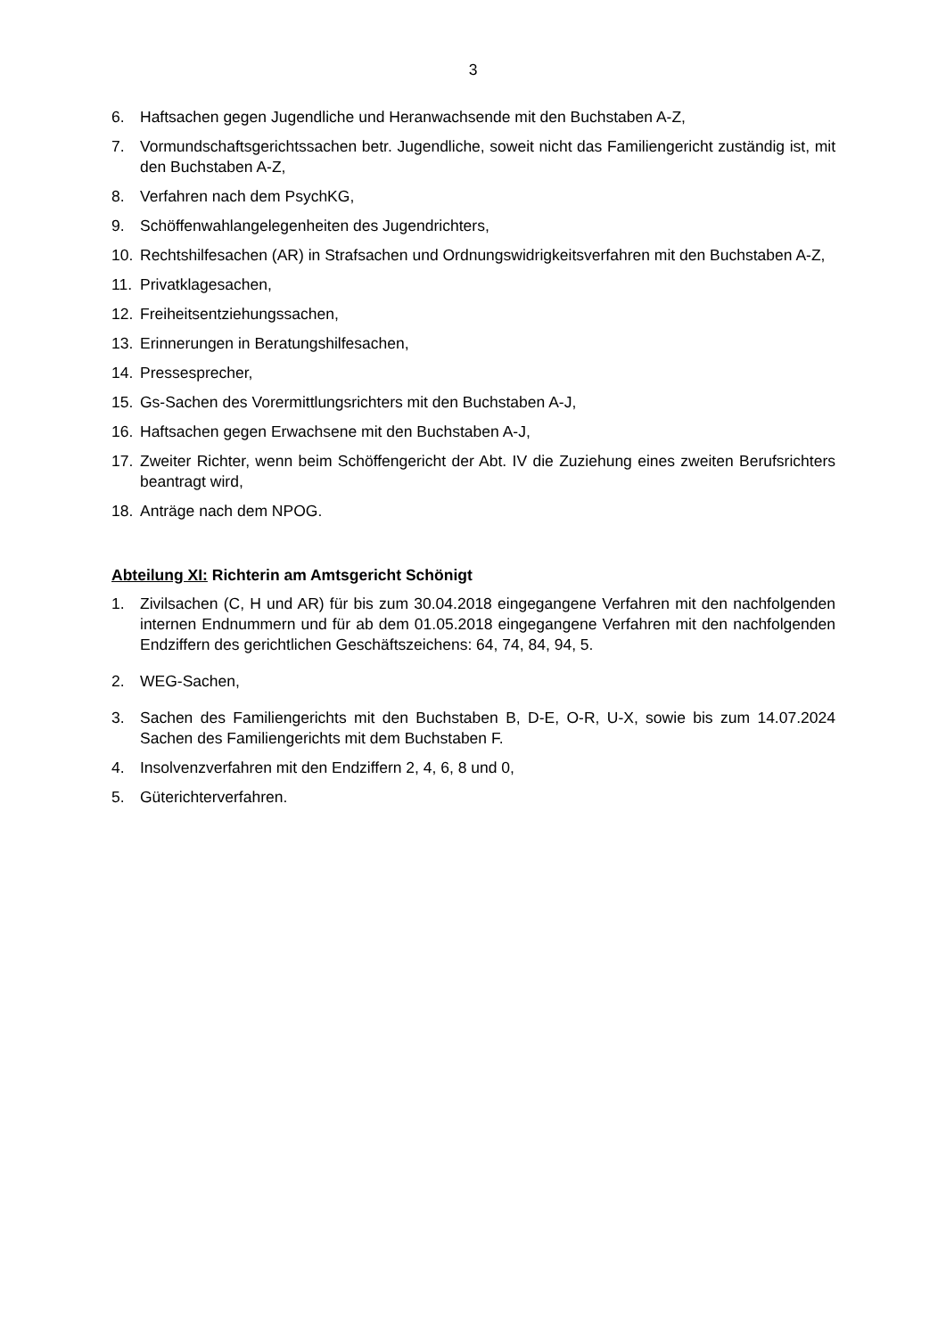3
6. Haftsachen gegen Jugendliche und Heranwachsende mit den Buchstaben A-Z,
7. Vormundschaftsgerichtssachen betr. Jugendliche, soweit nicht das Familiengericht zuständig ist, mit den Buchstaben A-Z,
8. Verfahren nach dem PsychKG,
9. Schöffenwahlangelegenheiten des Jugendrichters,
10. Rechtshilfesachen (AR) in Strafsachen und Ordnungswidrigkeitsverfahren mit den Buchstaben A-Z,
11. Privatklagesachen,
12. Freiheitsentziehungssachen,
13. Erinnerungen in Beratungshilfesachen,
14. Pressesprecher,
15. Gs-Sachen des Vorermittlungsrichters mit den Buchstaben A-J,
16. Haftsachen gegen Erwachsene mit den Buchstaben A-J,
17. Zweiter Richter, wenn beim Schöffengericht der Abt. IV die Zuziehung eines zweiten Berufsrichters beantragt wird,
18. Anträge nach dem NPOG.
Abteilung XI: Richterin am Amtsgericht Schönigt
1. Zivilsachen (C, H und AR) für bis zum 30.04.2018 eingegangene Verfahren mit den nachfolgenden internen Endnummern und für ab dem 01.05.2018 eingegangene Verfahren mit den nachfolgenden Endziffern des gerichtlichen Geschäftszeichens: 64, 74, 84, 94, 5.
2. WEG-Sachen,
3. Sachen des Familiengerichts mit den Buchstaben B, D-E, O-R, U-X, sowie bis zum 14.07.2024 Sachen des Familiengerichts mit dem Buchstaben F.
4. Insolvenzverfahren mit den Endziffern 2, 4, 6, 8 und 0,
5. Güterichterverfahren.